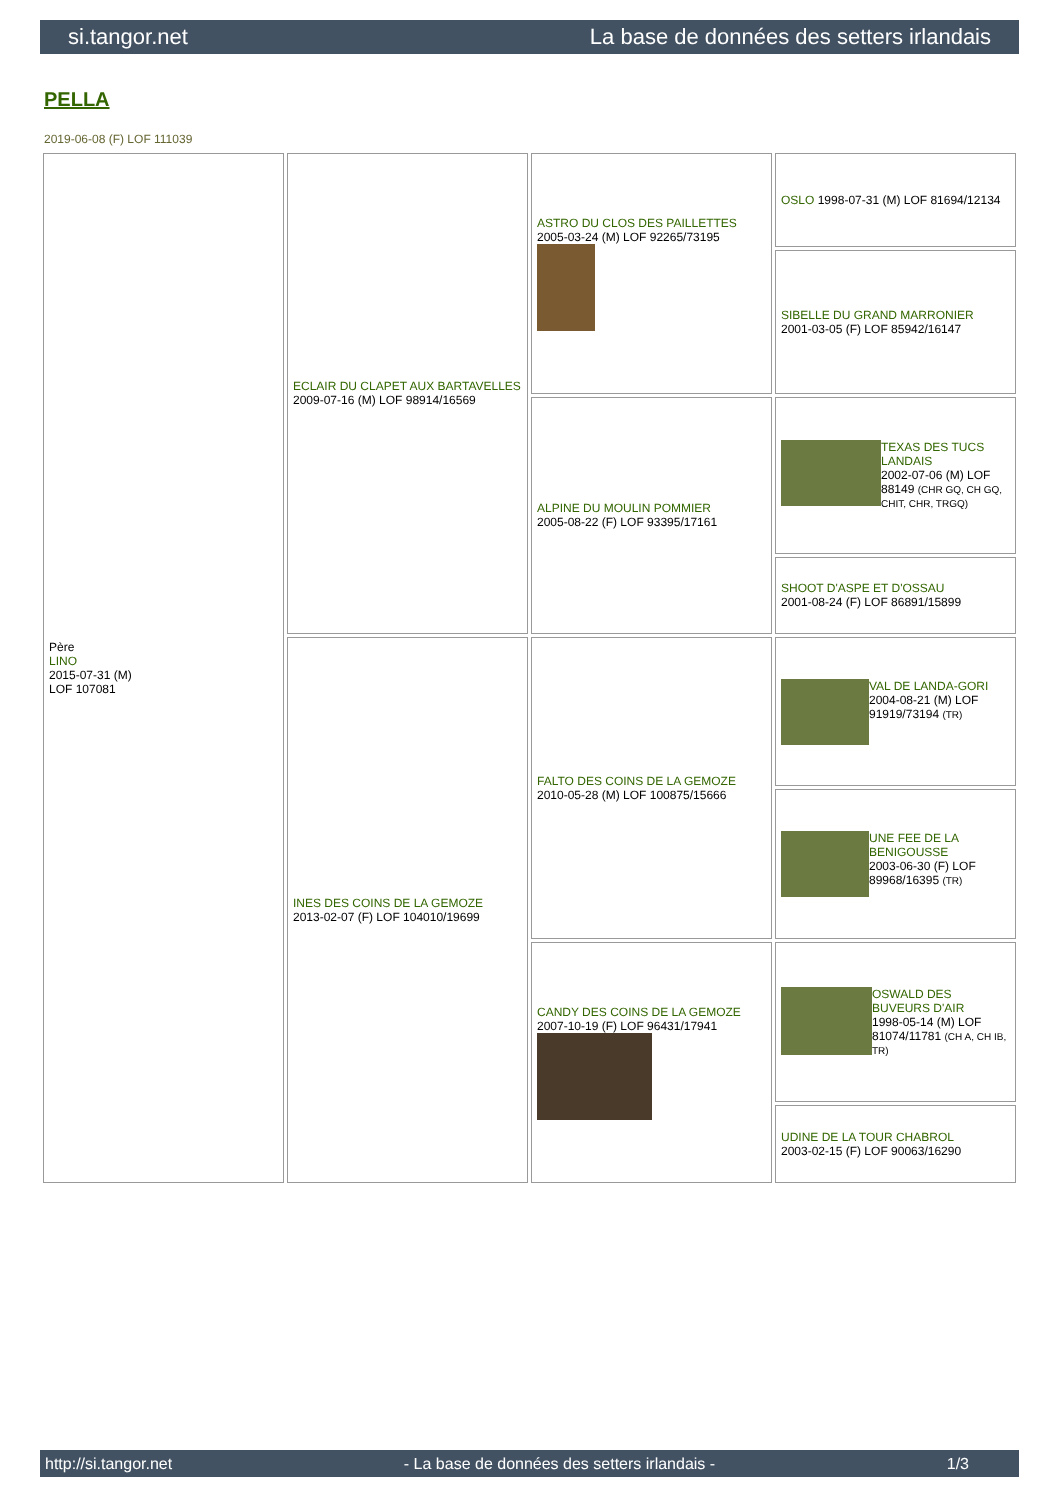si.tangor.net La base de données des setters irlandais
PELLA
2019-06-08 (F) LOF 111039
| Père LINO 2015-07-31 (M) LOF 107081 | ECLAIR DU CLAPET AUX BARTAVELLES 2009-07-16 (M) LOF 98914/16569 | ASTRO DU CLOS DES PAILLETTES 2005-03-24 (M) LOF 92265/73195 | OSLO 1998-07-31 (M) LOF 81694/12134 |
| | | | SIBELLE DU GRAND MARRONIER 2001-03-05 (F) LOF 85942/16147 |
| | | ALPINE DU MOULIN POMMIER 2005-08-22 (F) LOF 93395/17161 | TEXAS DES TUCS LANDAIS 2002-07-06 (M) LOF 88149 (CHR GQ, CH GQ, CHIT, CHR, TRGQ) |
| | | | SHOOT D'ASPE ET D'OSSAU 2001-08-24 (F) LOF 86891/15899 |
| | INES DES COINS DE LA GEMOZE 2013-02-07 (F) LOF 104010/19699 | FALTO DES COINS DE LA GEMOZE 2010-05-28 (M) LOF 100875/15666 | VAL DE LANDA-GORI 2004-08-21 (M) LOF 91919/73194 (TR) |
| | | | UNE FEE DE LA BENIGOUSSE 2003-06-30 (F) LOF 89968/16395 (TR) |
| | | CANDY DES COINS DE LA GEMOZE 2007-10-19 (F) LOF 96431/17941 | OSWALD DES BUVEURS D'AIR 1998-05-14 (M) LOF 81074/11781 (CH A, CH IB, TR) |
| | | | UDINE DE LA TOUR CHABROL 2003-02-15 (F) LOF 90063/16290 |
http://si.tangor.net - La base de données des setters irlandais - 1/3